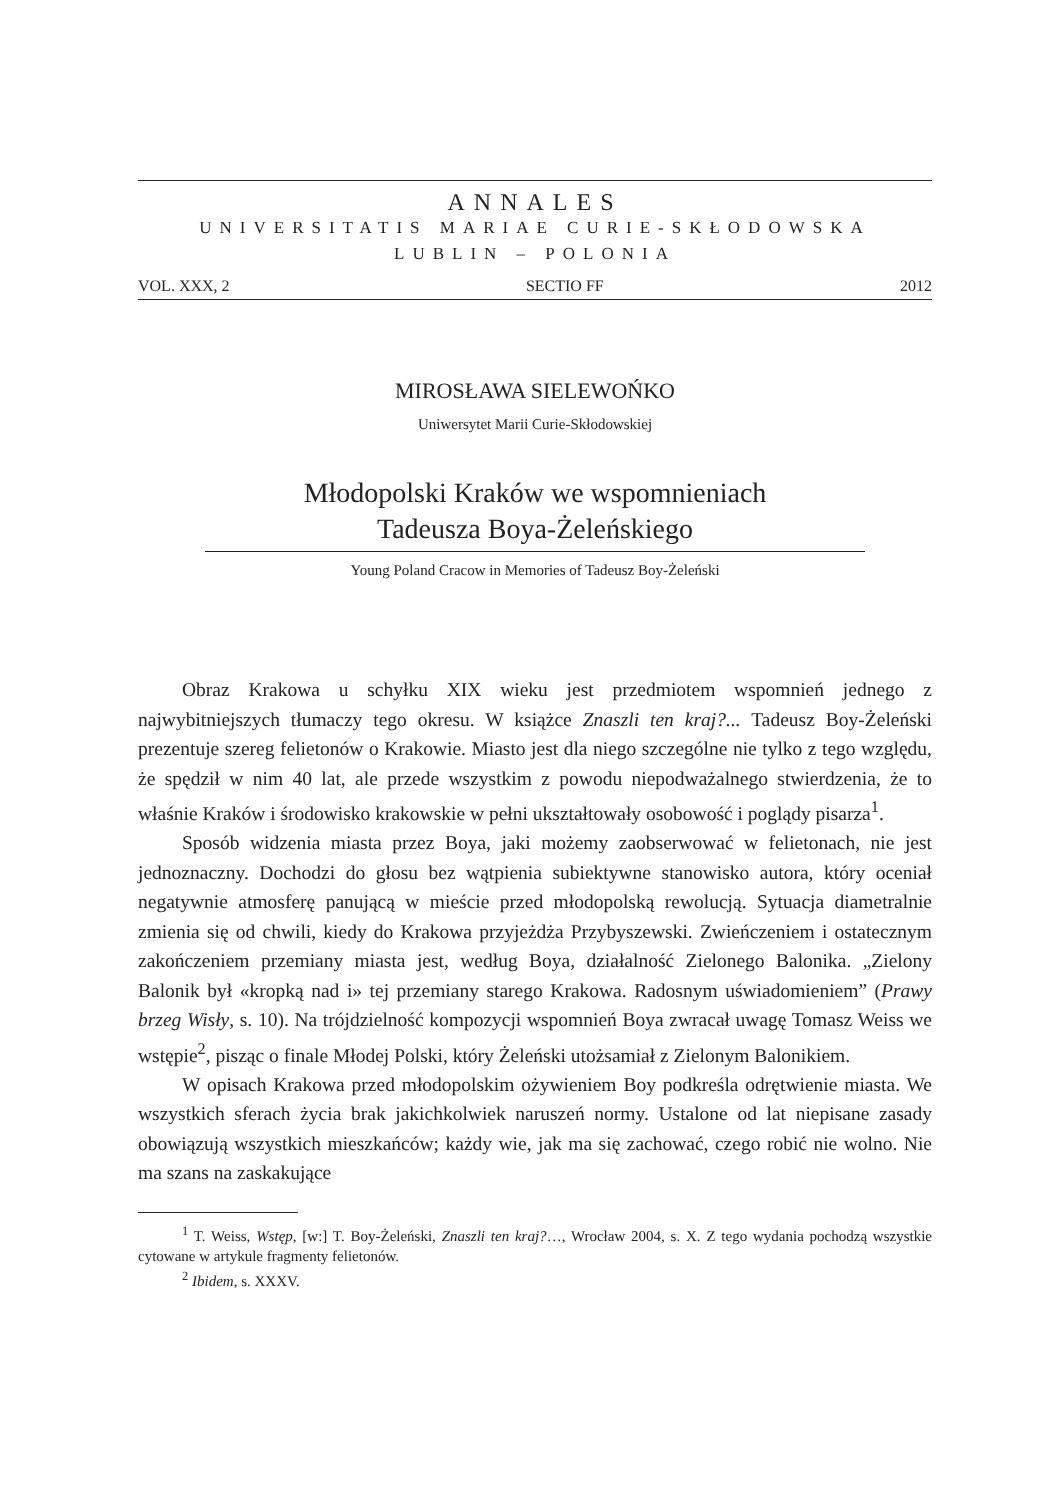ANNALES
UNIVERSITATIS MARIAE CURIE-SKŁODOWSKA
LUBLIN – POLONIA
VOL. XXX, 2 SECTIO FF 2012
MIROSŁAWA SIELEWOŃKO
Uniwersytet Marii Curie-Skłodowskiej
Młodopolski Kraków we wspomnieniach
Tadeusza Boya-Żeleńskiego
Young Poland Cracow in Memories of Tadeusz Boy-Żeleński
Obraz Krakowa u schyłku XIX wieku jest przedmiotem wspomnień jednego z najwybitniejszych tłumaczy tego okresu. W książce Znaszli ten kraj?... Tadeusz Boy-Żeleński prezentuje szereg felietonów o Krakowie. Miasto jest dla niego szczególne nie tylko z tego względu, że spędził w nim 40 lat, ale przede wszystkim z powodu niepodważalnego stwierdzenia, że to właśnie Kraków i środowisko krakowskie w pełni ukształtowały osobowość i poglądy pisarza<sup>1</sup>.
Sposób widzenia miasta przez Boya, jaki możemy zaobserwować w felietonach, nie jest jednoznaczny. Dochodzi do głosu bez wątpienia subiektywne stanowisko autora, który oceniał negatywnie atmosferę panującą w mieście przed młodopolską rewolucją. Sytuacja diametralnie zmienia się od chwili, kiedy do Krakowa przyjeżdża Przybyszewski. Zwieńczeniem i ostatecznym zakończeniem przemiany miasta jest, według Boya, działalność Zielonego Balonika. „Zielony Balonik był «kropką nad i» tej przemiany starego Krakowa. Radosnym uświadomieniem” (Prawy brzeg Wisły, s. 10). Na trójdzielność kompozycji wspomnień Boya zwracał uwagę Tomasz Weiss we wstępie<sup>2</sup>, pisząc o finale Młodej Polski, który Żeleński utożsamiał z Zielonym Balonikiem.
W opisach Krakowa przed młodopolskim ożywieniem Boy podkreśla odrętwienie miasta. We wszystkich sferach życia brak jakichkolwiek naruszeń normy. Ustalone od lat niepisane zasady obowiązują wszystkich mieszkańców; każdy wie, jak ma się zachować, czego robić nie wolno. Nie ma szans na zaskakujące
<sup>1</sup> T. Weiss, Wstęp, [w:] T. Boy-Żeleński, Znaszli ten kraj?…, Wrocław 2004, s. X. Z tego wydania pochodzą wszystkie cytowane w artykule fragmenty felietonów.
<sup>2</sup> Ibidem, s. XXXV.